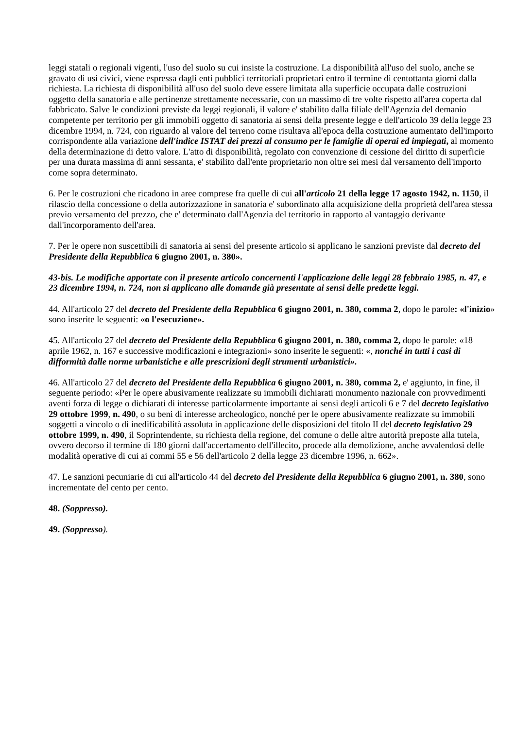leggi statali o regionali vigenti, l'uso del suolo su cui insiste la costruzione. La disponibilità all'uso del suolo, anche se gravato di usi civici, viene espressa dagli enti pubblici territoriali proprietari entro il termine di centottanta giorni dalla richiesta. La richiesta di disponibilità all'uso del suolo deve essere limitata alla superficie occupata dalle costruzioni oggetto della sanatoria e alle pertinenze strettamente necessarie, con un massimo di tre volte rispetto all'area coperta dal fabbricato. Salve le condizioni previste da leggi regionali, il valore e' stabilito dalla filiale dell'Agenzia del demanio competente per territorio per gli immobili oggetto di sanatoria ai sensi della presente legge e dell'articolo 39 della legge 23 dicembre 1994, n. 724, con riguardo al valore del terreno come risultava all'epoca della costruzione aumentato dell'importo corrispondente alla variazione dell'indice ISTAT dei prezzi al consumo per le famiglie di operai ed impiegati, al momento della determinazione di detto valore. L'atto di disponibilità, regolato con convenzione di cessione del diritto di superficie per una durata massima di anni sessanta, e' stabilito dall'ente proprietario non oltre sei mesi dal versamento dell'importo come sopra determinato.
6. Per le costruzioni che ricadono in aree comprese fra quelle di cui all'articolo 21 della legge 17 agosto 1942, n. 1150, il rilascio della concessione o della autorizzazione in sanatoria e' subordinato alla acquisizione della proprietà dell'area stessa previo versamento del prezzo, che e' determinato dall'Agenzia del territorio in rapporto al vantaggio derivante dall'incorporamento dell'area.
7. Per le opere non suscettibili di sanatoria ai sensi del presente articolo si applicano le sanzioni previste dal decreto del Presidente della Repubblica 6 giugno 2001, n. 380».
43-bis. Le modifiche apportate con il presente articolo concernenti l'applicazione delle leggi 28 febbraio 1985, n. 47, e 23 dicembre 1994, n. 724, non si applicano alle domande già presentate ai sensi delle predette leggi.
44. All'articolo 27 del decreto del Presidente della Repubblica 6 giugno 2001, n. 380, comma 2, dopo le parole: «l'inizio» sono inserite le seguenti: «o l'esecuzione».
45. All'articolo 27 del decreto del Presidente della Repubblica 6 giugno 2001, n. 380, comma 2, dopo le parole: «18 aprile 1962, n. 167 e successive modificazioni e integrazioni» sono inserite le seguenti: «, nonché in tutti i casi di difformità dalle norme urbanistiche e alle prescrizioni degli strumenti urbanistici».
46. All'articolo 27 del decreto del Presidente della Repubblica 6 giugno 2001, n. 380, comma 2, e' aggiunto, in fine, il seguente periodo: «Per le opere abusivamente realizzate su immobili dichiarati monumento nazionale con provvedimenti aventi forza di legge o dichiarati di interesse particolarmente importante ai sensi degli articoli 6 e 7 del decreto legislativo 29 ottobre 1999, n. 490, o su beni di interesse archeologico, nonché per le opere abusivamente realizzate su immobili soggetti a vincolo o di inedificabilità assoluta in applicazione delle disposizioni del titolo II del decreto legislativo 29 ottobre 1999, n. 490, il Soprintendente, su richiesta della regione, del comune o delle altre autorità preposte alla tutela, ovvero decorso il termine di 180 giorni dall'accertamento dell'illecito, procede alla demolizione, anche avvalendosi delle modalità operative di cui ai commi 55 e 56 dell'articolo 2 della legge 23 dicembre 1996, n. 662».
47. Le sanzioni pecuniarie di cui all'articolo 44 del decreto del Presidente della Repubblica 6 giugno 2001, n. 380, sono incrementate del cento per cento.
48. (Soppresso).
49. (Soppresso).